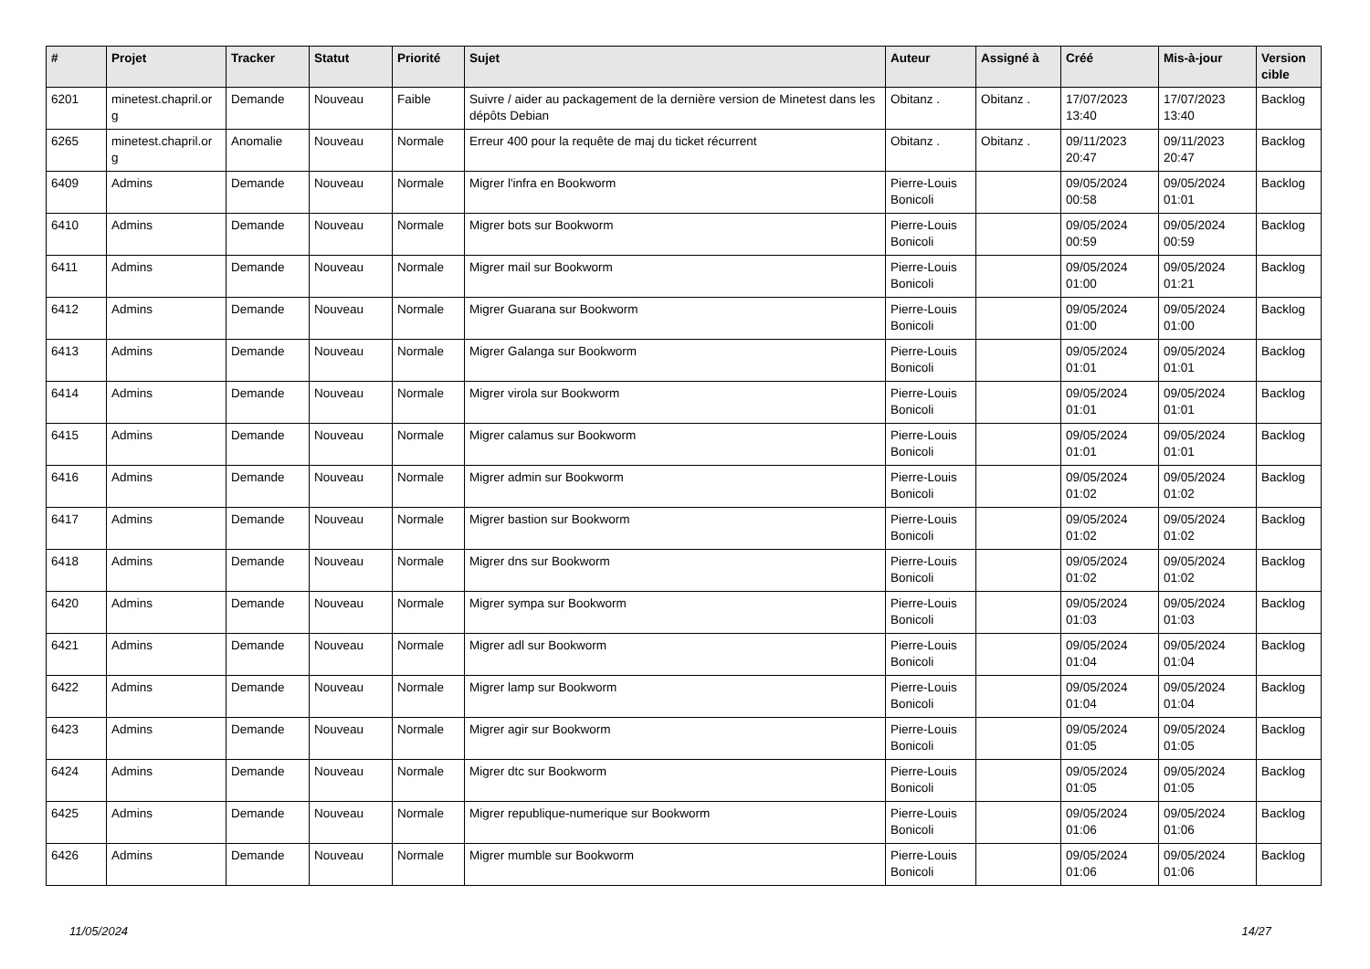| # | Projet | Tracker | Statut | Priorité | Sujet | Auteur | Assigné à | Créé | Mis-à-jour | Version cible |
| --- | --- | --- | --- | --- | --- | --- | --- | --- | --- | --- |
| 6201 | minetest.chapril.or g | Demande | Nouveau | Faible | Suivre / aider au packagement de la dernière version de Minetest dans les dépôts Debian | Obitanz . | Obitanz . | 17/07/2023 13:40 | 17/07/2023 13:40 | Backlog |
| 6265 | minetest.chapril.or g | Anomalie | Nouveau | Normale | Erreur 400 pour la requête de maj du ticket récurrent | Obitanz . | Obitanz . | 09/11/2023 20:47 | 09/11/2023 20:47 | Backlog |
| 6409 | Admins | Demande | Nouveau | Normale | Migrer l'infra en Bookworm | Pierre-Louis Bonicoli | | 09/05/2024 00:58 | 09/05/2024 01:01 | Backlog |
| 6410 | Admins | Demande | Nouveau | Normale | Migrer bots sur Bookworm | Pierre-Louis Bonicoli | | 09/05/2024 00:59 | 09/05/2024 00:59 | Backlog |
| 6411 | Admins | Demande | Nouveau | Normale | Migrer mail sur Bookworm | Pierre-Louis Bonicoli | | 09/05/2024 01:00 | 09/05/2024 01:21 | Backlog |
| 6412 | Admins | Demande | Nouveau | Normale | Migrer Guarana sur Bookworm | Pierre-Louis Bonicoli | | 09/05/2024 01:00 | 09/05/2024 01:00 | Backlog |
| 6413 | Admins | Demande | Nouveau | Normale | Migrer Galanga sur Bookworm | Pierre-Louis Bonicoli | | 09/05/2024 01:01 | 09/05/2024 01:01 | Backlog |
| 6414 | Admins | Demande | Nouveau | Normale | Migrer virola sur Bookworm | Pierre-Louis Bonicoli | | 09/05/2024 01:01 | 09/05/2024 01:01 | Backlog |
| 6415 | Admins | Demande | Nouveau | Normale | Migrer calamus sur Bookworm | Pierre-Louis Bonicoli | | 09/05/2024 01:01 | 09/05/2024 01:01 | Backlog |
| 6416 | Admins | Demande | Nouveau | Normale | Migrer admin sur Bookworm | Pierre-Louis Bonicoli | | 09/05/2024 01:02 | 09/05/2024 01:02 | Backlog |
| 6417 | Admins | Demande | Nouveau | Normale | Migrer bastion sur Bookworm | Pierre-Louis Bonicoli | | 09/05/2024 01:02 | 09/05/2024 01:02 | Backlog |
| 6418 | Admins | Demande | Nouveau | Normale | Migrer dns sur Bookworm | Pierre-Louis Bonicoli | | 09/05/2024 01:02 | 09/05/2024 01:02 | Backlog |
| 6420 | Admins | Demande | Nouveau | Normale | Migrer sympa sur Bookworm | Pierre-Louis Bonicoli | | 09/05/2024 01:03 | 09/05/2024 01:03 | Backlog |
| 6421 | Admins | Demande | Nouveau | Normale | Migrer adl sur Bookworm | Pierre-Louis Bonicoli | | 09/05/2024 01:04 | 09/05/2024 01:04 | Backlog |
| 6422 | Admins | Demande | Nouveau | Normale | Migrer lamp sur Bookworm | Pierre-Louis Bonicoli | | 09/05/2024 01:04 | 09/05/2024 01:04 | Backlog |
| 6423 | Admins | Demande | Nouveau | Normale | Migrer agir sur Bookworm | Pierre-Louis Bonicoli | | 09/05/2024 01:05 | 09/05/2024 01:05 | Backlog |
| 6424 | Admins | Demande | Nouveau | Normale | Migrer dtc sur Bookworm | Pierre-Louis Bonicoli | | 09/05/2024 01:05 | 09/05/2024 01:05 | Backlog |
| 6425 | Admins | Demande | Nouveau | Normale | Migrer republique-numerique sur Bookworm | Pierre-Louis Bonicoli | | 09/05/2024 01:06 | 09/05/2024 01:06 | Backlog |
| 6426 | Admins | Demande | Nouveau | Normale | Migrer mumble sur Bookworm | Pierre-Louis Bonicoli | | 09/05/2024 01:06 | 09/05/2024 01:06 | Backlog |
11/05/2024 14/27